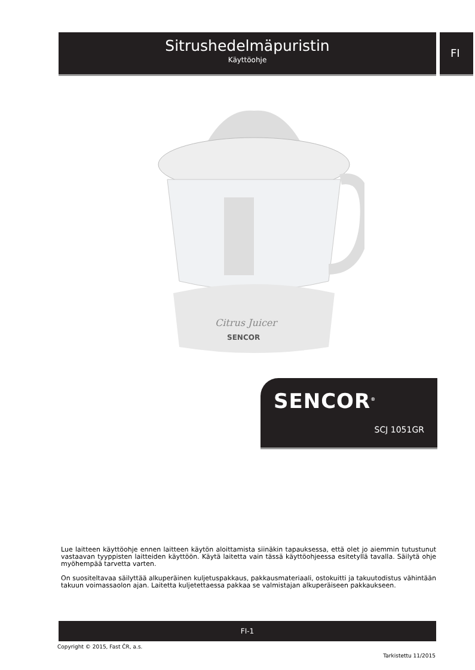Sitrushedelmäpuristin
Käyttöohje
FI
Citrus Juicer
SENCOR
SENCOR<sup>®</sup>
SCJ 1051GR
Lue laitteen käyttöohje ennen laitteen käytön aloittamista siinäkin tapauksessa, että olet jo aiemmin tutustunut vastaavan tyyppisten laitteiden käyttöön. Käytä laitetta vain tässä käyttöohjeessa esitetyllä tavalla. Säilytä ohje myöhempää tarvetta varten.
On suositeltavaa säilyttää alkuperäinen kuljetuspakkaus, pakkausmateriaali, ostokuitti ja takuutodistus vähintään takuun voimassaolon ajan. Laitetta kuljetettaessa pakkaa se valmistajan alkuperäiseen pakkaukseen.
FI-1
Copyright © 2015, Fast ČR, a.s.
Tarkistettu 11/2015